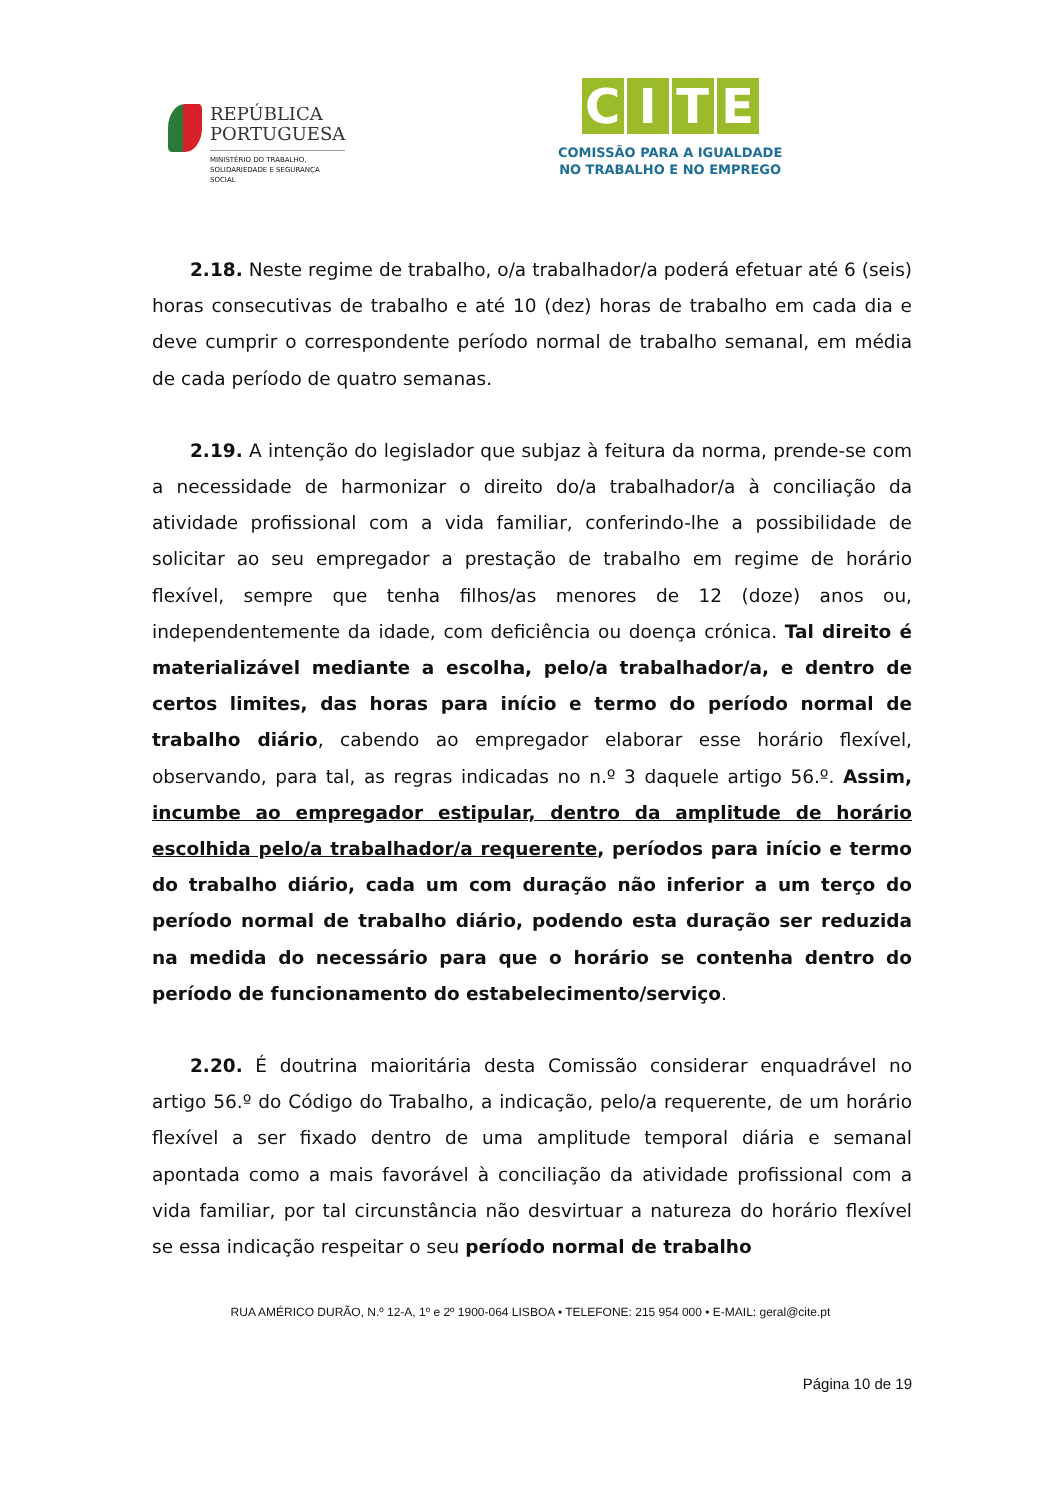REPÚBLICA
PORTUGUESA
MINISTÉRIO DO TRABALHO,
SOLIDARIEDADE E SEGURANÇA
SOCIAL
CITE
COMISSÃO PARA A IGUALDADE
NO TRABALHO E NO EMPREGO
2.18. Neste regime de trabalho, o/a trabalhador/a poderá efetuar até 6 (seis) horas consecutivas de trabalho e até 10 (dez) horas de trabalho em cada dia e deve cumprir o correspondente período normal de trabalho semanal, em média de cada período de quatro semanas.
2.19. A intenção do legislador que subjaz à feitura da norma, prende-se com a necessidade de harmonizar o direito do/a trabalhador/a à conciliação da atividade profissional com a vida familiar, conferindo-lhe a possibilidade de solicitar ao seu empregador a prestação de trabalho em regime de horário flexível, sempre que tenha filhos/as menores de 12 (doze) anos ou, independentemente da idade, com deficiência ou doença crónica. Tal direito é materializável mediante a escolha, pelo/a trabalhador/a, e dentro de certos limites, das horas para início e termo do período normal de trabalho diário, cabendo ao empregador elaborar esse horário flexível, observando, para tal, as regras indicadas no n.º 3 daquele artigo 56.º. Assim, incumbe ao empregador estipular, dentro da amplitude de horário escolhida pelo/a trabalhador/a requerente, períodos para início e termo do trabalho diário, cada um com duração não inferior a um terço do período normal de trabalho diário, podendo esta duração ser reduzida na medida do necessário para que o horário se contenha dentro do período de funcionamento do estabelecimento/serviço.
2.20. É doutrina maioritária desta Comissão considerar enquadrável no artigo 56.º do Código do Trabalho, a indicação, pelo/a requerente, de um horário flexível a ser fixado dentro de uma amplitude temporal diária e semanal apontada como a mais favorável à conciliação da atividade profissional com a vida familiar, por tal circunstância não desvirtuar a natureza do horário flexível se essa indicação respeitar o seu período normal de trabalho
RUA AMÉRICO DURÃO, N.º 12-A, 1º e 2º 1900-064 LISBOA • TELEFONE: 215 954 000 • E-MAIL: geral@cite.pt
Página 10 de 19